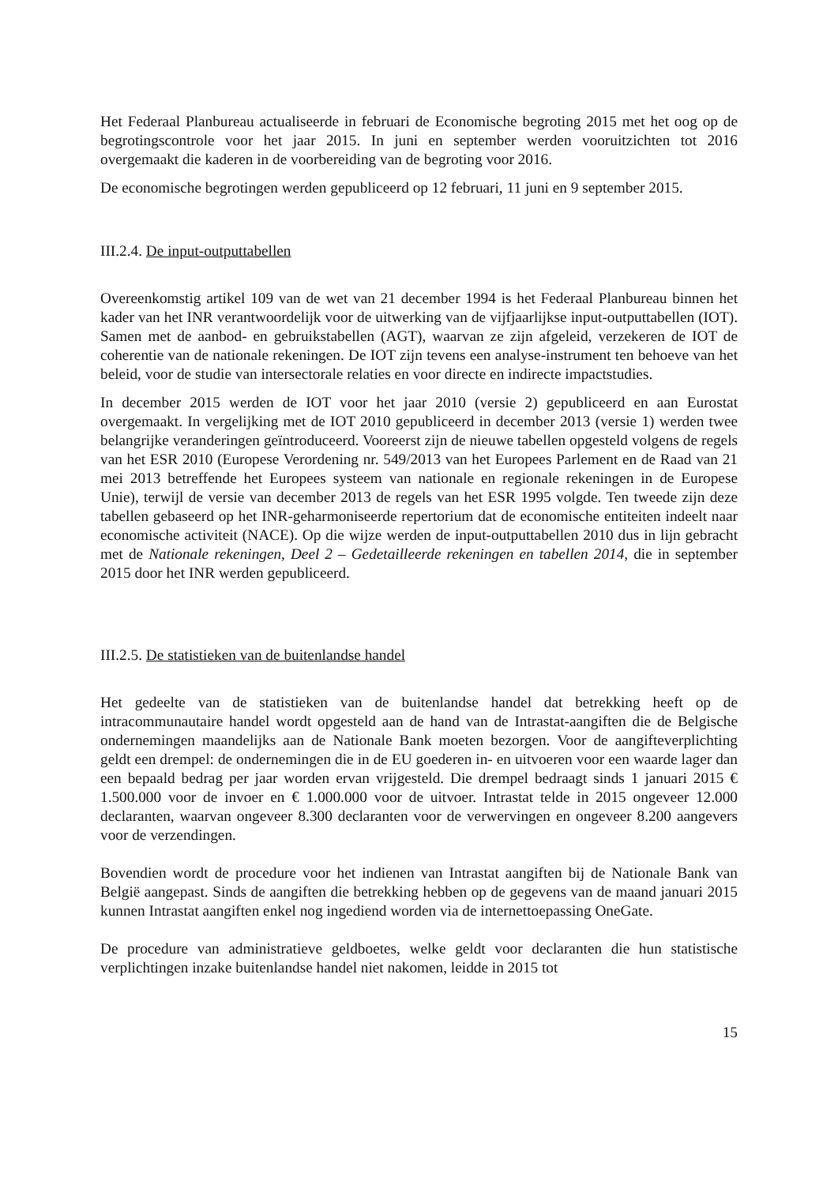Het Federaal Planbureau actualiseerde in februari de Economische begroting 2015 met het oog op de begrotingscontrole voor het jaar 2015. In juni en september werden vooruitzichten tot 2016 overgemaakt die kaderen in de voorbereiding van de begroting voor 2016.
De economische begrotingen werden gepubliceerd op 12 februari, 11 juni en 9 september 2015.
III.2.4. De input-outputtabellen
Overeenkomstig artikel 109 van de wet van 21 december 1994 is het Federaal Planbureau binnen het kader van het INR verantwoordelijk voor de uitwerking van de vijfjaarlijkse input-outputtabellen (IOT). Samen met de aanbod- en gebruikstabellen (AGT), waarvan ze zijn afgeleid, verzekeren de IOT de coherentie van de nationale rekeningen. De IOT zijn tevens een analyse-instrument ten behoeve van het beleid, voor de studie van intersectorale relaties en voor directe en indirecte impactstudies.
In december 2015 werden de IOT voor het jaar 2010 (versie 2) gepubliceerd en aan Eurostat overgemaakt. In vergelijking met de IOT 2010 gepubliceerd in december 2013 (versie 1) werden twee belangrijke veranderingen geïntroduceerd. Vooreerst zijn de nieuwe tabellen opgesteld volgens de regels van het ESR 2010 (Europese Verordening nr. 549/2013 van het Europees Parlement en de Raad van 21 mei 2013 betreffende het Europees systeem van nationale en regionale rekeningen in de Europese Unie), terwijl de versie van december 2013 de regels van het ESR 1995 volgde. Ten tweede zijn deze tabellen gebaseerd op het INR-geharmoniseerde repertorium dat de economische entiteiten indeelt naar economische activiteit (NACE). Op die wijze werden de input-outputtabellen 2010 dus in lijn gebracht met de Nationale rekeningen, Deel 2 – Gedetailleerde rekeningen en tabellen 2014, die in september 2015 door het INR werden gepubliceerd.
III.2.5. De statistieken van de buitenlandse handel
Het gedeelte van de statistieken van de buitenlandse handel dat betrekking heeft op de intracommunautaire handel wordt opgesteld aan de hand van de Intrastat-aangiften die de Belgische ondernemingen maandelijks aan de Nationale Bank moeten bezorgen. Voor de aangifteverplichting geldt een drempel: de ondernemingen die in de EU goederen in- en uitvoeren voor een waarde lager dan een bepaald bedrag per jaar worden ervan vrijgesteld. Die drempel bedraagt sinds 1 januari 2015 € 1.500.000 voor de invoer en € 1.000.000 voor de uitvoer. Intrastat telde in 2015 ongeveer 12.000 declaranten, waarvan ongeveer 8.300 declaranten voor de verwervingen en ongeveer 8.200 aangevers voor de verzendingen.
Bovendien wordt de procedure voor het indienen van Intrastat aangiften bij de Nationale Bank van België aangepast. Sinds de aangiften die betrekking hebben op de gegevens van de maand januari 2015 kunnen Intrastat aangiften enkel nog ingediend worden via de internettoepassing OneGate.
De procedure van administratieve geldboetes, welke geldt voor declaranten die hun statistische verplichtingen inzake buitenlandse handel niet nakomen, leidde in 2015 tot
15